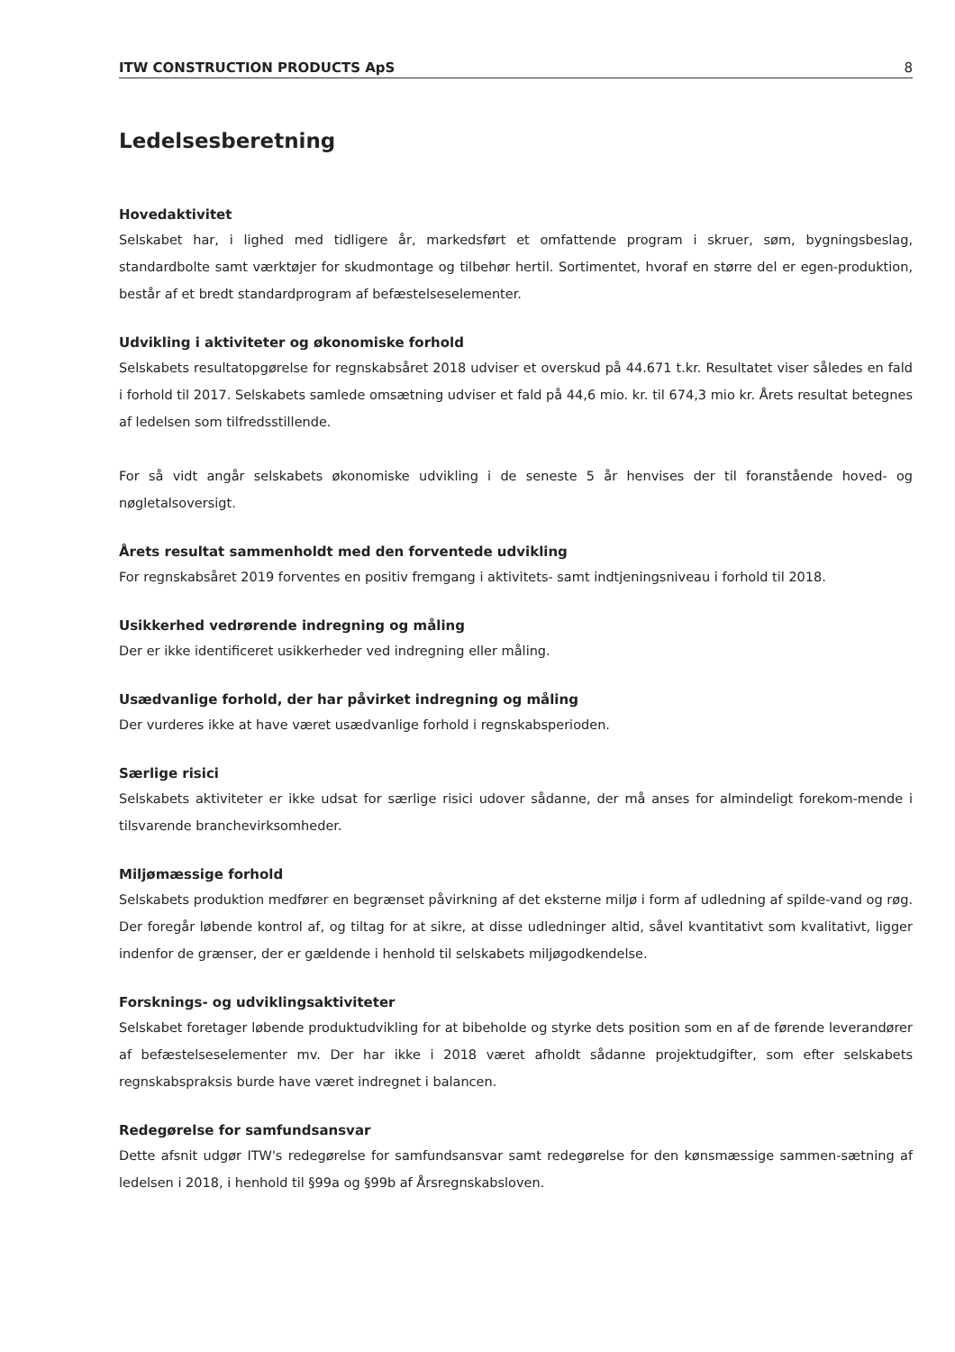ITW CONSTRUCTION PRODUCTS ApS 8
Ledelsesberetning
Hovedaktivitet
Selskabet har, i lighed med tidligere år, markedsført et omfattende program i skruer, søm, bygningsbeslag, standardbolte samt værktøjer for skudmontage og tilbehør hertil. Sortimentet, hvoraf en større del er egen-produktion, består af et bredt standardprogram af befæstelseselementer.
Udvikling i aktiviteter og økonomiske forhold
Selskabets resultatopgørelse for regnskabsåret 2018 udviser et overskud på 44.671 t.kr. Resultatet viser således en fald i forhold til 2017. Selskabets samlede omsætning udviser et fald på 44,6 mio. kr. til 674,3 mio kr. Årets resultat betegnes af ledelsen som tilfredsstillende.
For så vidt angår selskabets økonomiske udvikling i de seneste 5 år henvises der til foranstående hoved- og nøgletalsoversigt.
Årets resultat sammenholdt med den forventede udvikling
For regnskabsåret 2019 forventes en positiv fremgang i aktivitets- samt indtjeningsniveau i forhold til 2018.
Usikkerhed vedrørende indregning og måling
Der er ikke identificeret usikkerheder ved indregning eller måling.
Usædvanlige forhold, der har påvirket indregning og måling
Der vurderes ikke at have været usædvanlige forhold i regnskabsperioden.
Særlige risici
Selskabets aktiviteter er ikke udsat for særlige risici udover sådanne, der må anses for almindeligt forekom-mende i tilsvarende branchevirksomheder.
Miljømæssige forhold
Selskabets produktion medfører en begrænset påvirkning af det eksterne miljø i form af udledning af spilde-vand og røg. Der foregår løbende kontrol af, og tiltag for at sikre, at disse udledninger altid, såvel kvantitativt som kvalitativt, ligger indenfor de grænser, der er gældende i henhold til selskabets miljøgodkendelse.
Forsknings- og udviklingsaktiviteter
Selskabet foretager løbende produktudvikling for at bibeholde og styrke dets position som en af de førende leverandører af befæstelseselementer mv. Der har ikke i 2018 været afholdt sådanne projektudgifter, som efter selskabets regnskabspraksis burde have været indregnet i balancen.
Redegørelse for samfundsansvar
Dette afsnit udgør ITW's redegørelse for samfundsansvar samt redegørelse for den kønsmæssige sammen-sætning af ledelsen i 2018, i henhold til §99a og §99b af Årsregnskabsloven.